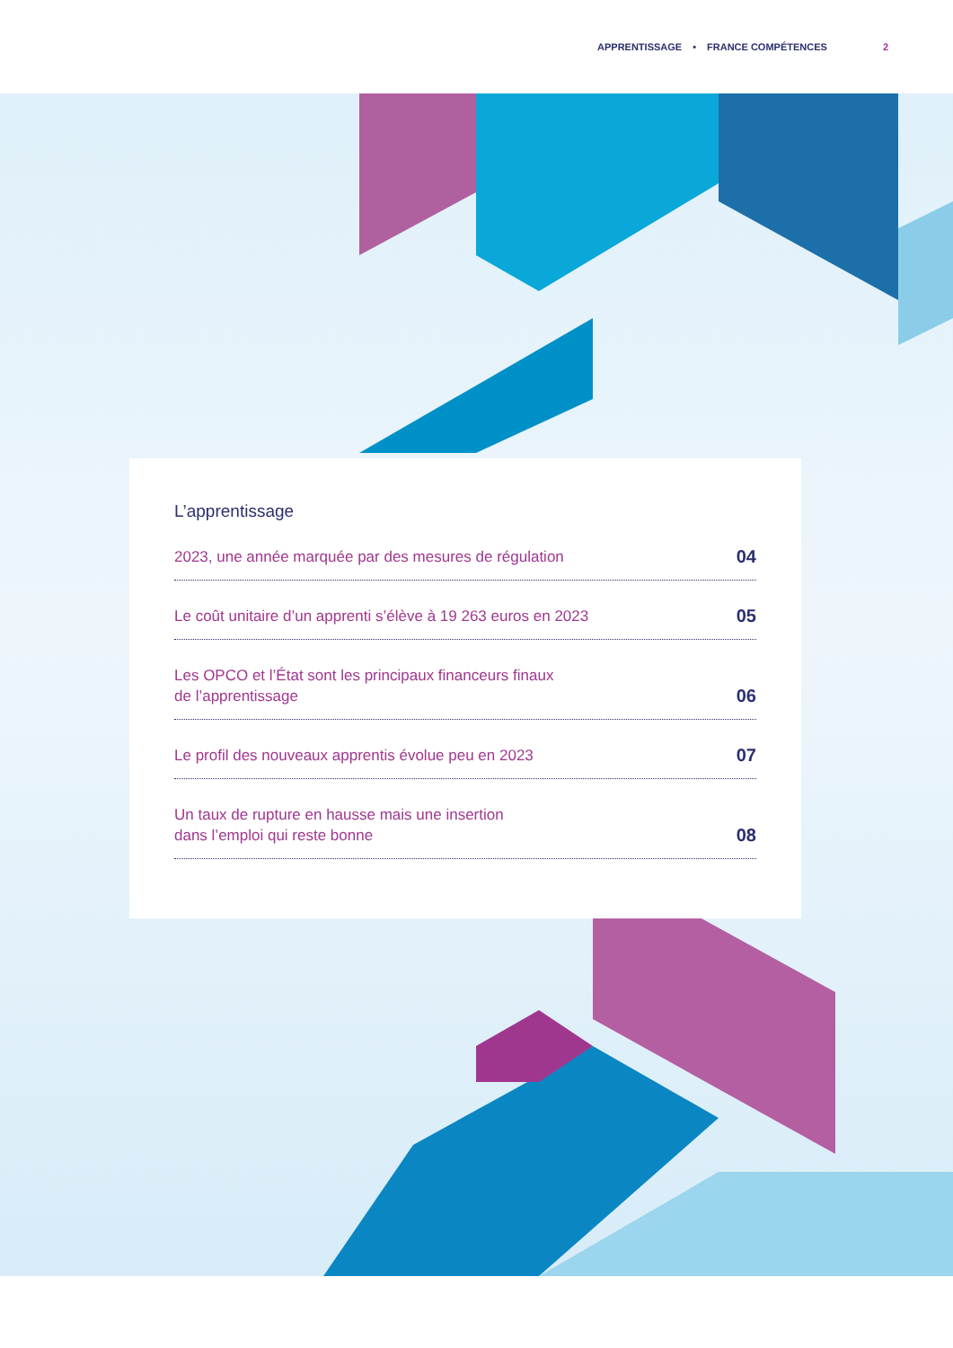APPRENTISSAGE • FRANCE COMPÉTENCES 2
L’apprentissage
2023, une année marquée par des mesures de régulation 04
Le coût unitaire d’un apprenti s’élève à 19 263 euros en 2023 05
Les OPCO et l’État sont les principaux financeurs finaux
de l’apprentissage 06
Le profil des nouveaux apprentis évolue peu en 2023 07
Un taux de rupture en hausse mais une insertion
dans l’emploi qui reste bonne 08